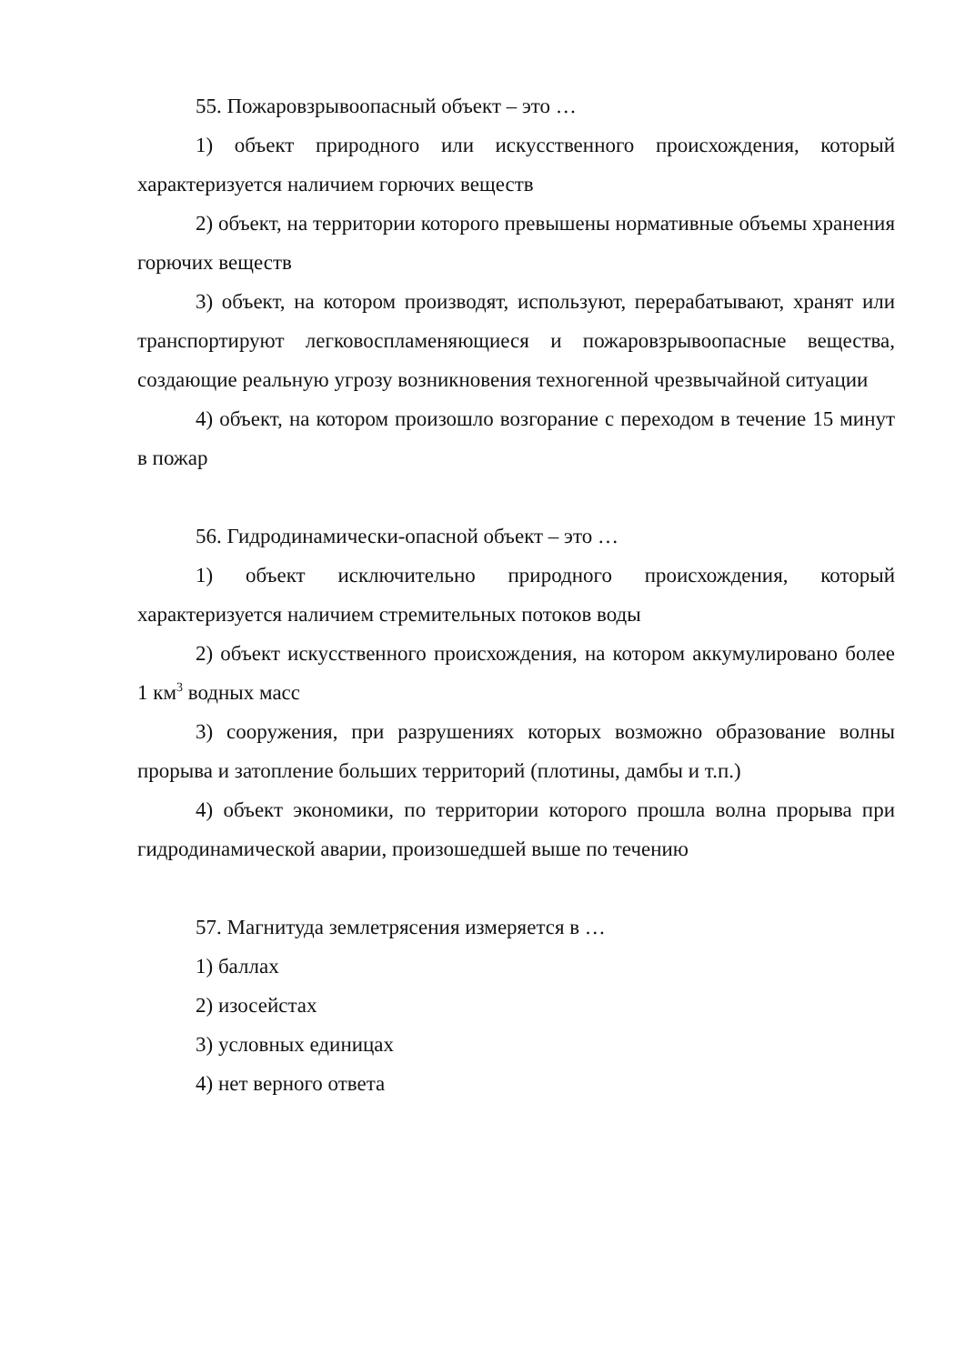55. Пожаровзрывоопасный объект – это …
1) объект природного или искусственного происхождения, который характеризуется наличием горючих веществ
2) объект, на территории которого превышены нормативные объемы хранения горючих веществ
3) объект, на котором производят, используют, перерабатывают, хранят или транспортируют легковоспламеняющиеся и пожаровзрывоопасные вещества, создающие реальную угрозу возникновения техногенной чрезвычайной ситуации
4) объект, на котором произошло возгорание с переходом в течение 15 минут в пожар
56. Гидродинамически-опасной объект – это …
1) объект исключительно природного происхождения, который характеризуется наличием стремительных потоков воды
2) объект искусственного происхождения, на котором аккумулировано более 1 км<sup>3</sup> водных масс
3) сооружения, при разрушениях которых возможно образование волны прорыва и затопление больших территорий (плотины, дамбы и т.п.)
4) объект экономики, по территории которого прошла волна прорыва при гидродинамической аварии, произошедшей выше по течению
57. Магнитуда землетрясения измеряется в …
1) баллах
2) изосейстах
3) условных единицах
4) нет верного ответа